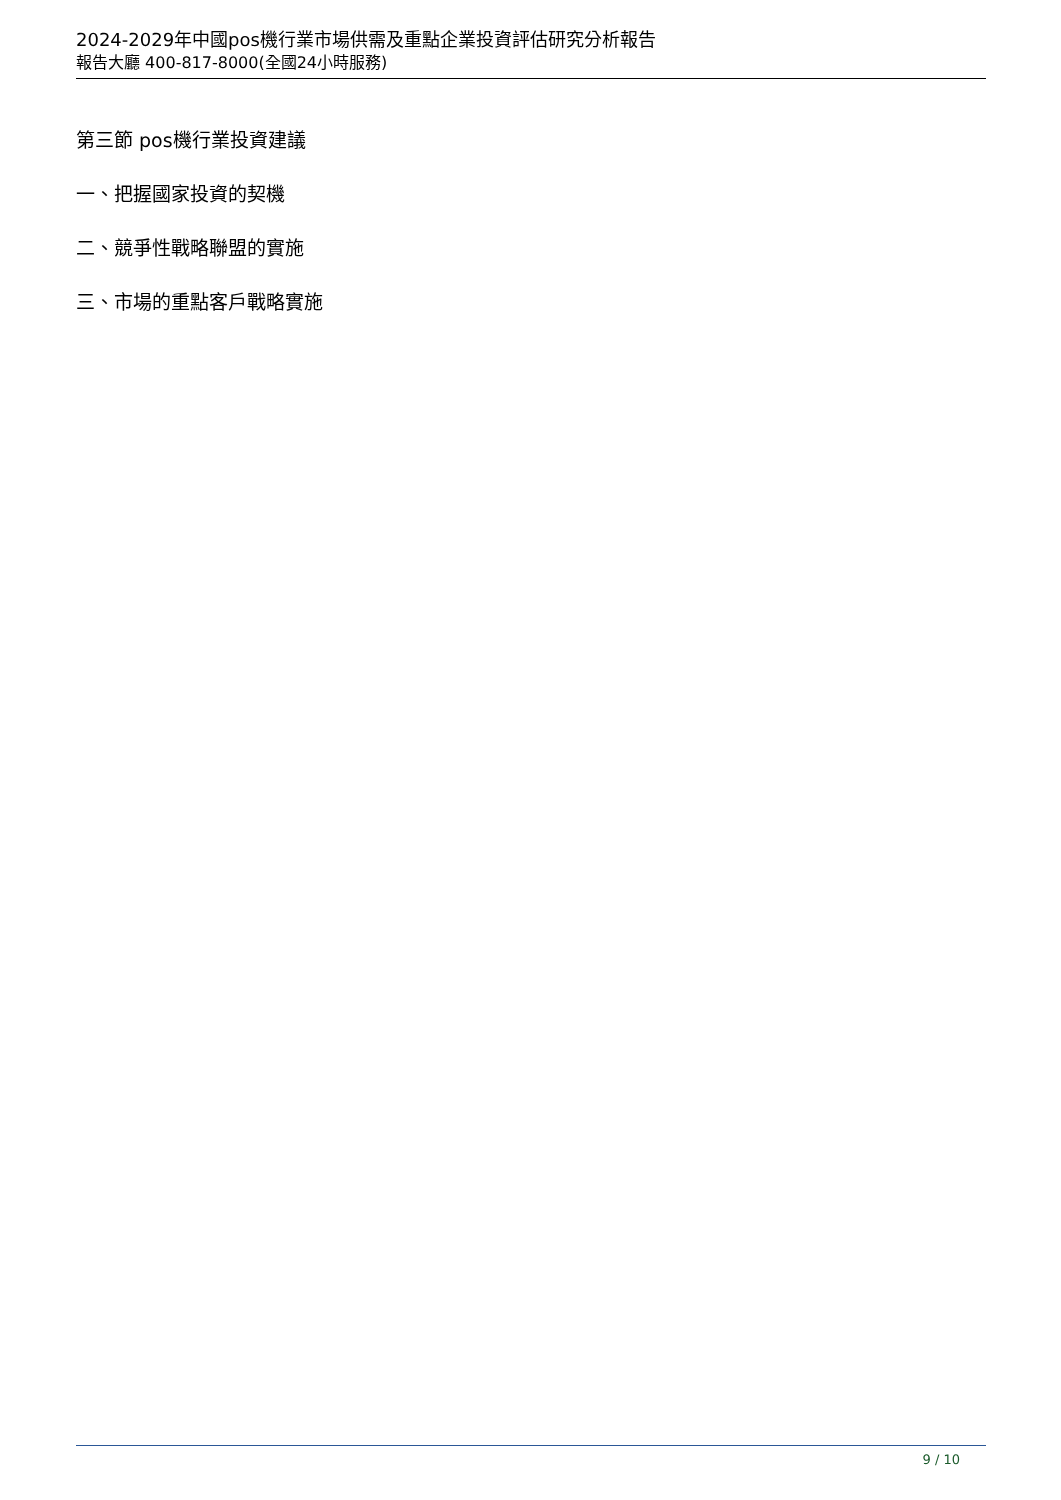2024-2029年中國pos機行業市場供需及重點企業投資評估研究分析報告
報告大廳 400-817-8000(全國24小時服務)
第三節 pos機行業投資建議
一、把握國家投資的契機
二、競爭性戰略聯盟的實施
三、市場的重點客戶戰略實施
9 / 10